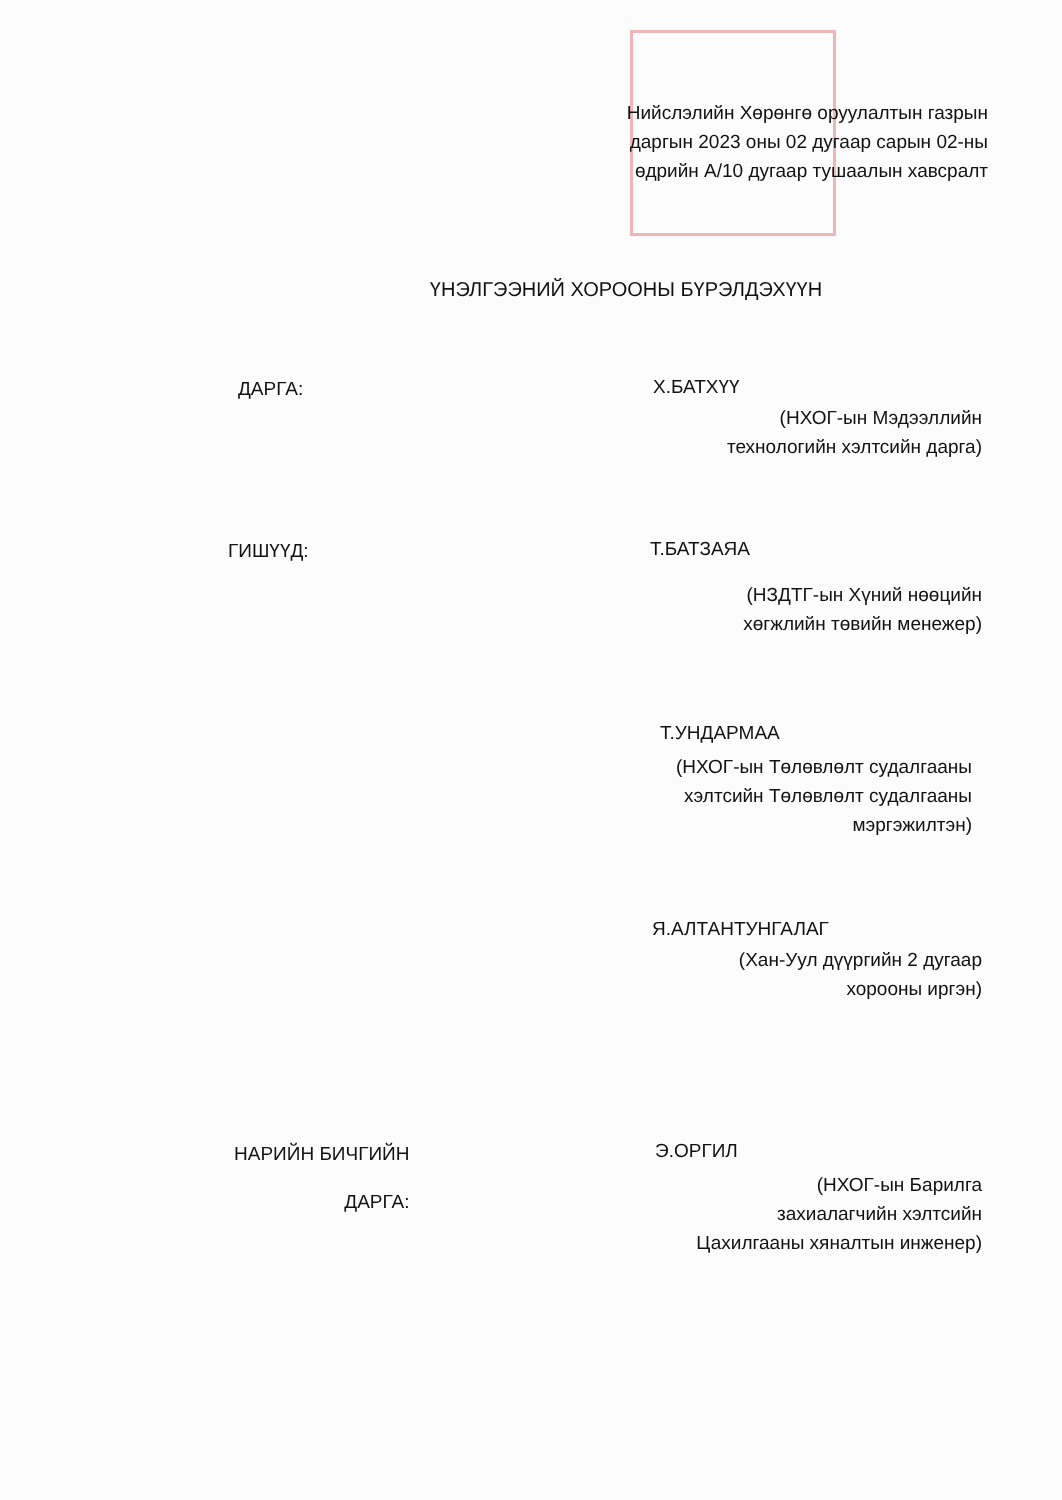Нийслэлийн Хөрөнгө оруулалтын газрын
даргын 2023 оны 02 дугаар сарын 02-ны
өдрийн А/10 дугаар тушаалын хавсралт
ҮНЭЛГЭЭНИЙ ХОРООНЫ БҮРЭЛДЭХҮҮН
ДАРГА: Х.БАТХҮҮ
(НХОГ-ын Мэдээллийн
технологийн хэлтсийн дарга)
ГИШҮҮД: Т.БАТЗАЯА
(НЗДТГ-ын Хүний нөөцийн
хөгжлийн төвийн менежер)
Т.УНДАРМАА
(НХОГ-ын Төлөвлөлт судалгааны
хэлтсийн Төлөвлөлт судалгааны
мэргэжилтэн)
Я.АЛТАНТУНГАЛАГ
(Хан-Уул дүүргийн 2 дугаар
хорооны иргэн)
НАРИЙН БИЧГИЙН
ДАРГА:
Э.ОРГИЛ
(НХОГ-ын Барилга
захиалагчийн хэлтсийн
Цахилгааны хяналтын инженер)